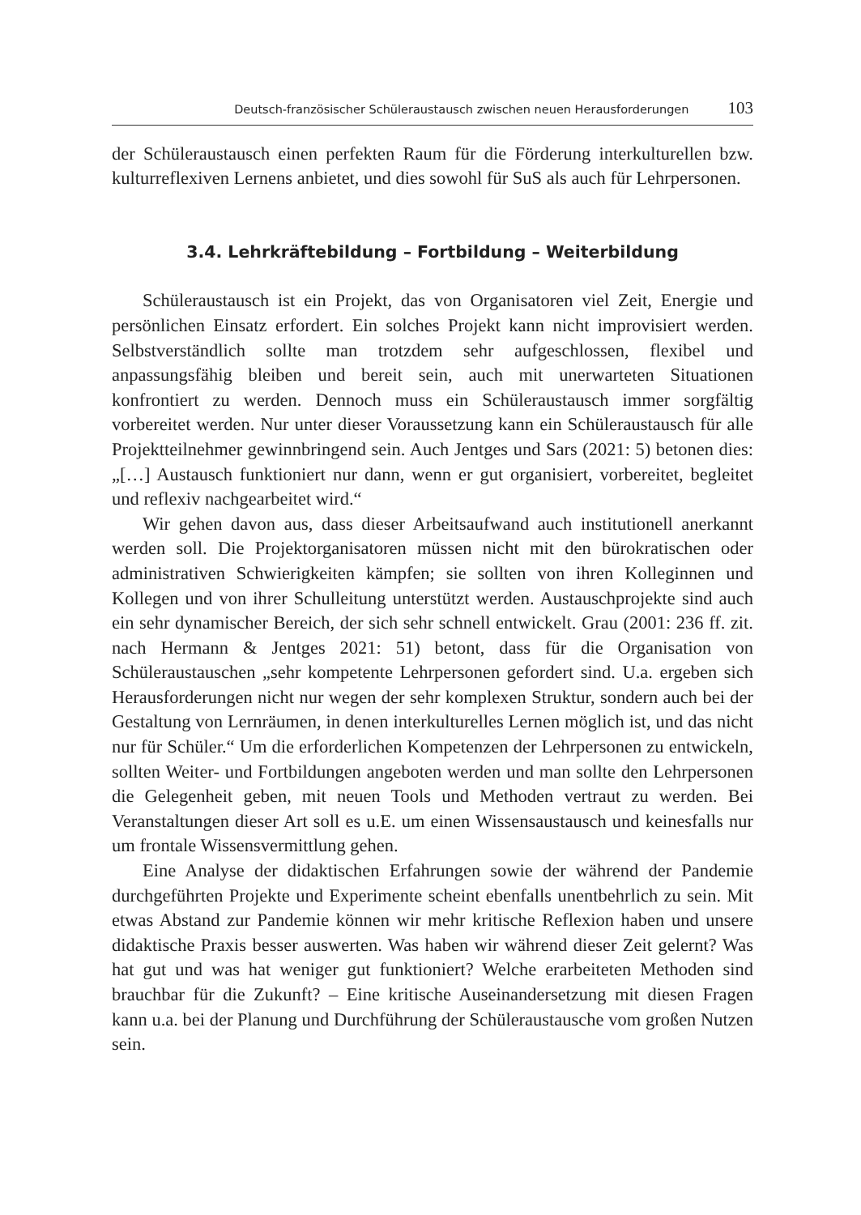Deutsch-französischer Schüleraustausch zwischen neuen Herausforderungen 103
der Schüleraustausch einen perfekten Raum für die Förderung interkulturellen bzw. kulturreflexiven Lernens anbietet, und dies sowohl für SuS als auch für Lehrpersonen.
3.4. Lehrkräftebildung – Fortbildung – Weiterbildung
Schüleraustausch ist ein Projekt, das von Organisatoren viel Zeit, Energie und persönlichen Einsatz erfordert. Ein solches Projekt kann nicht improvisiert werden. Selbstverständlich sollte man trotzdem sehr aufgeschlossen, flexibel und anpassungsfähig bleiben und bereit sein, auch mit unerwarteten Situationen konfrontiert zu werden. Dennoch muss ein Schüleraustausch immer sorgfältig vorbereitet werden. Nur unter dieser Voraussetzung kann ein Schüleraustausch für alle Projektteilnehmer gewinnbringend sein. Auch Jentges und Sars (2021: 5) betonen dies: „[…] Austausch funktioniert nur dann, wenn er gut organisiert, vorbereitet, begleitet und reflexiv nachgearbeitet wird.“
Wir gehen davon aus, dass dieser Arbeitsaufwand auch institutionell anerkannt werden soll. Die Projektorganisatoren müssen nicht mit den bürokratischen oder administrativen Schwierigkeiten kämpfen; sie sollten von ihren Kolleginnen und Kollegen und von ihrer Schulleitung unterstützt werden. Austauschprojekte sind auch ein sehr dynamischer Bereich, der sich sehr schnell entwickelt. Grau (2001: 236 ff. zit. nach Hermann & Jentges 2021: 51) betont, dass für die Organisation von Schüleraustauschen „sehr kompetente Lehrpersonen gefordert sind. U.a. ergeben sich Herausforderungen nicht nur wegen der sehr komplexen Struktur, sondern auch bei der Gestaltung von Lernräumen, in denen interkulturelles Lernen möglich ist, und das nicht nur für Schüler.“ Um die erforderlichen Kompetenzen der Lehrpersonen zu entwickeln, sollten Weiter- und Fortbildungen angeboten werden und man sollte den Lehrpersonen die Gelegenheit geben, mit neuen Tools und Methoden vertraut zu werden. Bei Veranstaltungen dieser Art soll es u.E. um einen Wissensaustausch und keinesfalls nur um frontale Wissensvermittlung gehen.
Eine Analyse der didaktischen Erfahrungen sowie der während der Pandemie durchgeführten Projekte und Experimente scheint ebenfalls unentbehrlich zu sein. Mit etwas Abstand zur Pandemie können wir mehr kritische Reflexion haben und unsere didaktische Praxis besser auswerten. Was haben wir während dieser Zeit gelernt? Was hat gut und was hat weniger gut funktioniert? Welche erarbeiteten Methoden sind brauchbar für die Zukunft? – Eine kritische Auseinandersetzung mit diesen Fragen kann u.a. bei der Planung und Durchführung der Schüleraustausche vom großen Nutzen sein.